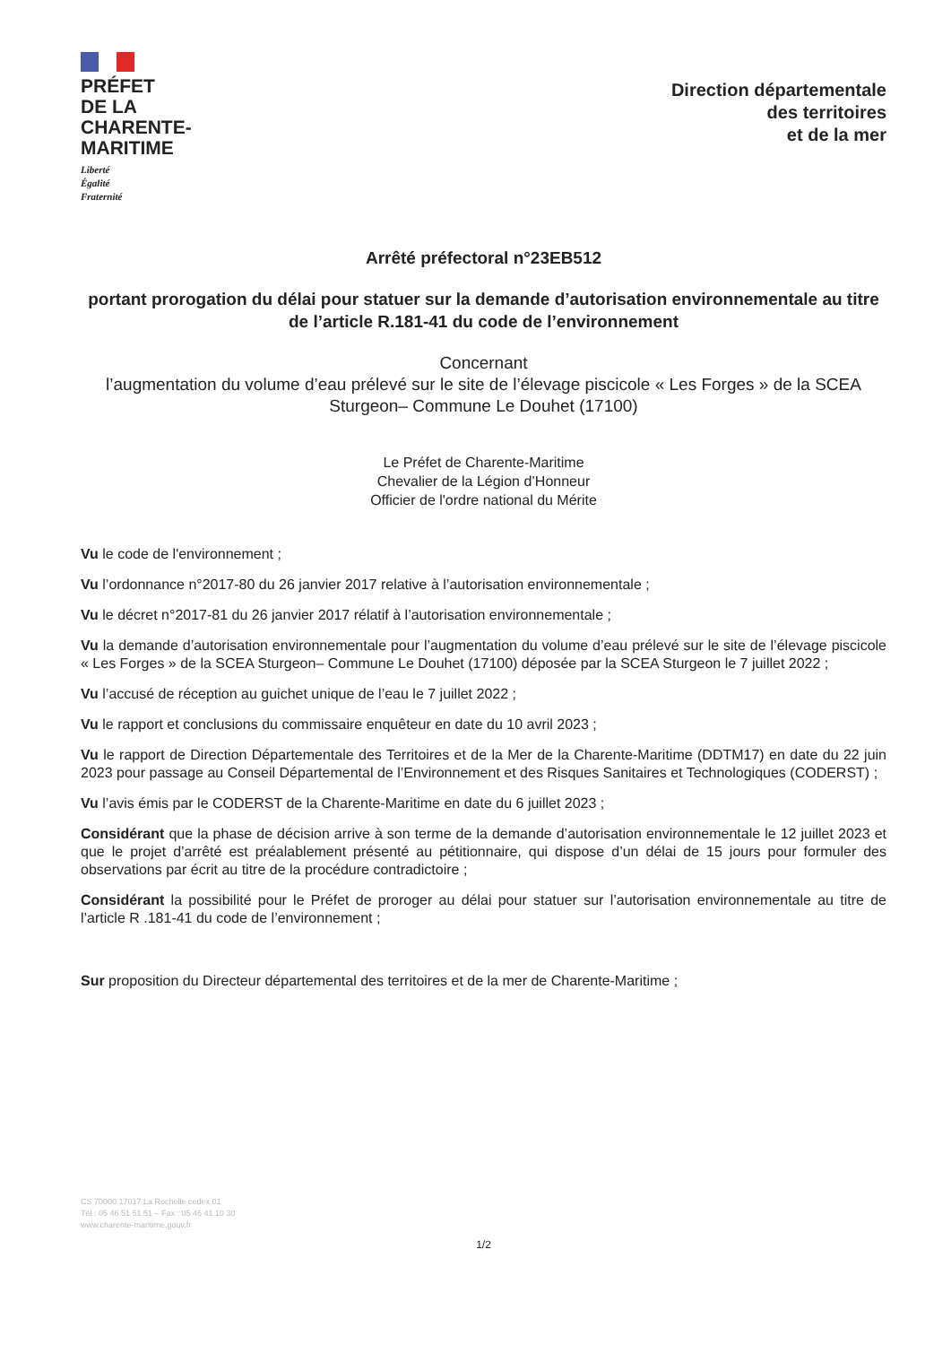PRÉFET
DE LA
CHARENTE-
MARITIME
Liberté
Égalité
Fraternité
Direction départementale
des territoires
et de la mer
Arrêté préfectoral n°23EB512
portant prorogation du délai pour statuer sur la demande d’autorisation environnementale au titre de l’article R.181-41 du code de l’environnement
Concernant
l’augmentation du volume d’eau prélevé sur le site de l’élevage piscicole « Les Forges » de la SCEA Sturgeon– Commune Le Douhet (17100)
Le Préfet de Charente-Maritime
Chevalier de la Légion d’Honneur
Officier de l'ordre national du Mérite
Vu le code de l'environnement ;
Vu l’ordonnance n°2017-80 du 26 janvier 2017 relative à l’autorisation environnementale ;
Vu le décret n°2017-81 du 26 janvier 2017 rélatif à l’autorisation environnementale ;
Vu la demande d’autorisation environnementale pour l’augmentation du volume d’eau prélevé sur le site de l’élevage piscicole « Les Forges » de la SCEA Sturgeon– Commune Le Douhet (17100) déposée par la SCEA Sturgeon le 7 juillet 2022 ;
Vu l’accusé de réception au guichet unique de l’eau le 7 juillet 2022 ;
Vu le rapport et conclusions du commissaire enquêteur en date du 10 avril 2023 ;
Vu le rapport de Direction Départementale des Territoires et de la Mer de la Charente-Maritime (DDTM17) en date du 22 juin 2023 pour passage au Conseil Départemental de l’Environnement et des Risques Sanitaires et Technologiques (CODERST) ;
Vu l’avis émis par le CODERST de la Charente-Maritime en date du 6 juillet 2023 ;
Considérant que la phase de décision arrive à son terme de la demande d’autorisation environnementale le 12 juillet 2023 et que le projet d’arrêté est préalablement présenté au pétitionnaire, qui dispose d’un délai de 15 jours pour formuler des observations par écrit au titre de la procédure contradictoire ;
Considérant la possibilité pour le Préfet de proroger au délai pour statuer sur l’autorisation environnementale au titre de l’article R .181-41 du code de l’environnement ;
Sur proposition du Directeur départemental des territoires et de la mer de Charente-Maritime ;
CS 70000 17017 La Rochelle cedex 01
Tél : 05 46 51 51 51 – Fax : 05 46 41 10 30
www.charente-maritime.gouv.fr
1/2